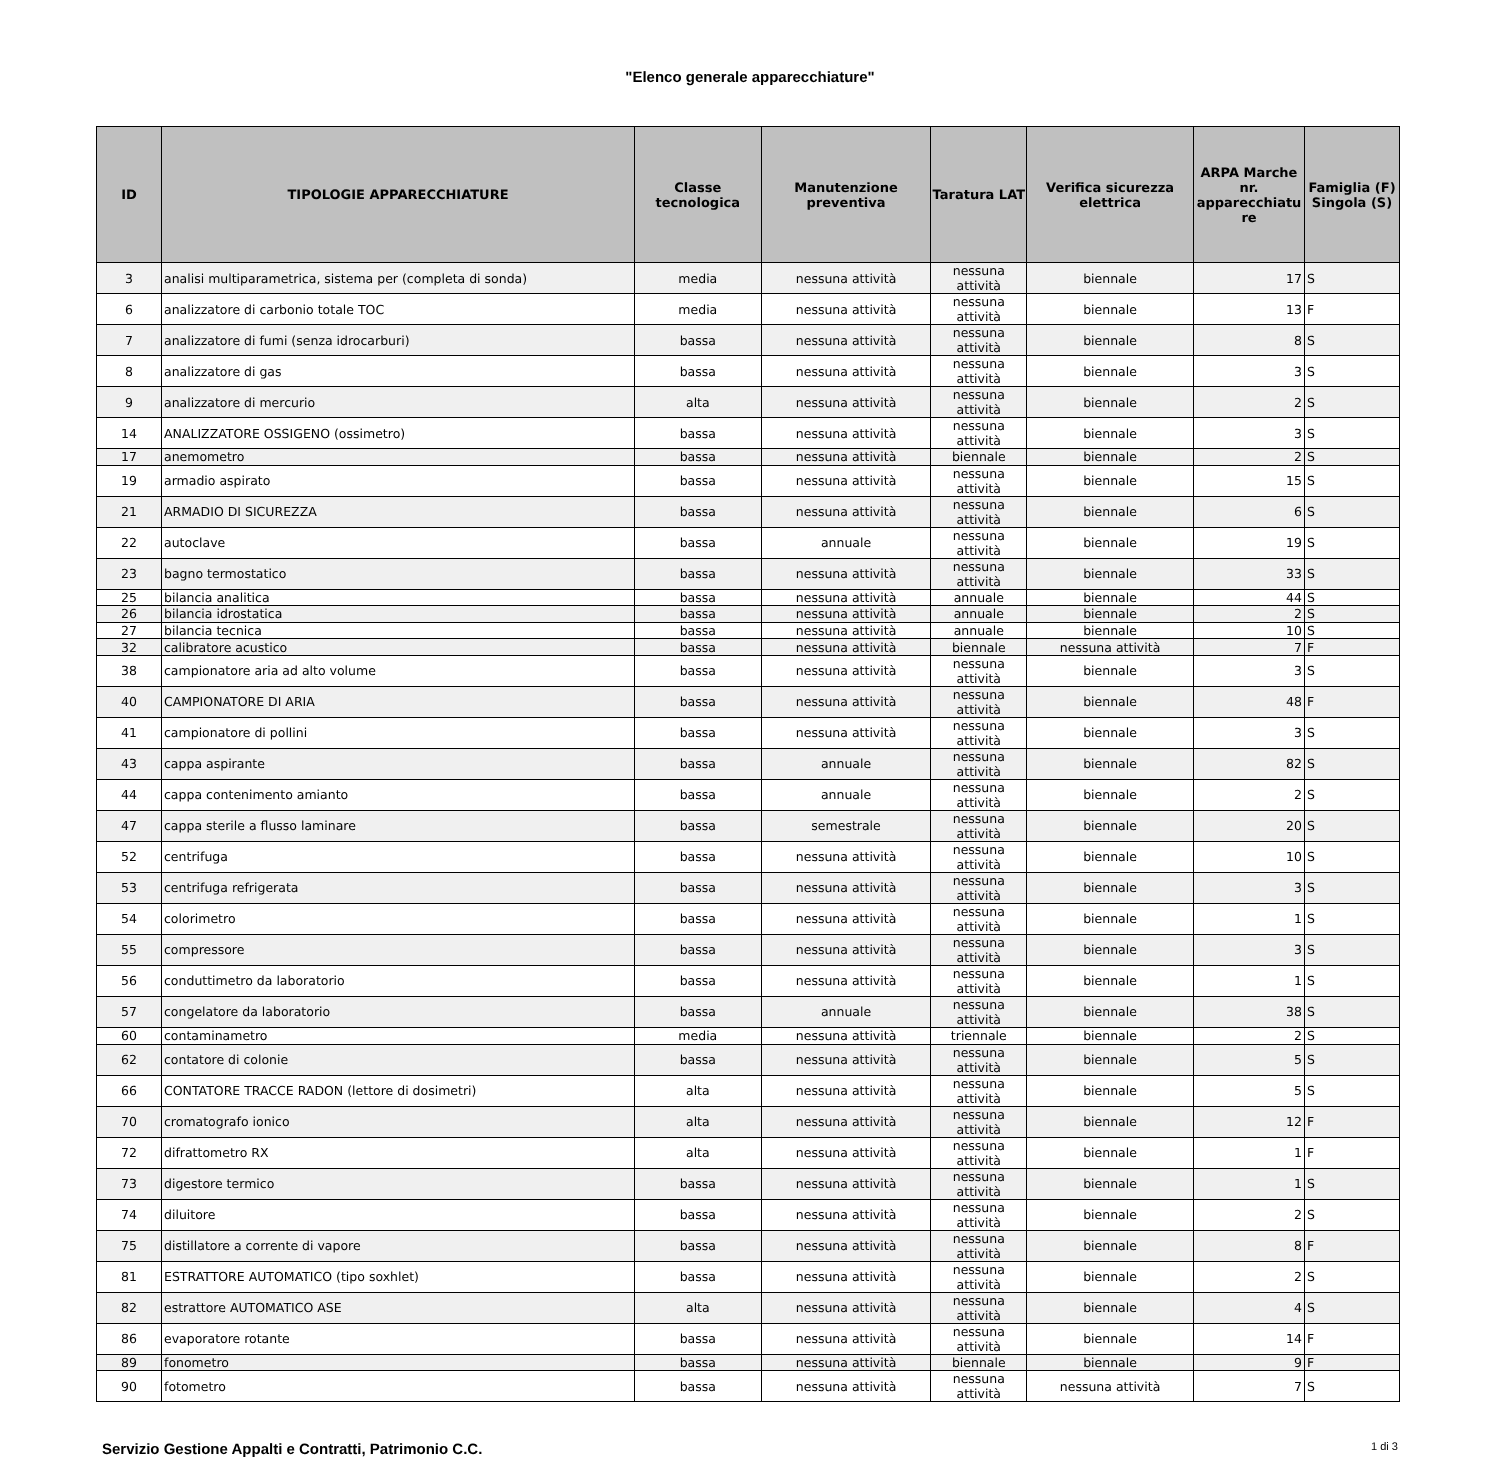"Elenco generale apparecchiature"
| ID | TIPOLOGIE APPARECCHIATURE | Classe tecnologica | Manutenzione preventiva | Taratura LAT | Verifica sicurezza elettrica | ARPA Marche nr. apparecchiatu re | Famiglia (F) Singola (S) |
| --- | --- | --- | --- | --- | --- | --- | --- |
| 3 | analisi multiparametrica, sistema per (completa di sonda) | media | nessuna attività | nessuna attività | biennale | 17 | S |
| 6 | analizzatore di carbonio totale TOC | media | nessuna attività | nessuna attività | biennale | 13 | F |
| 7 | analizzatore di fumi (senza idrocarburi) | bassa | nessuna attività | nessuna attività | biennale | 8 | S |
| 8 | analizzatore di gas | bassa | nessuna attività | nessuna attività | biennale | 3 | S |
| 9 | analizzatore di mercurio | alta | nessuna attività | nessuna attività | biennale | 2 | S |
| 14 | ANALIZZATORE OSSIGENO (ossimetro) | bassa | nessuna attività | nessuna attività | biennale | 3 | S |
| 17 | anemometro | bassa | nessuna attività | biennale | biennale | 2 | S |
| 19 | armadio aspirato | bassa | nessuna attività | nessuna attività | biennale | 15 | S |
| 21 | ARMADIO DI SICUREZZA | bassa | nessuna attività | nessuna attività | biennale | 6 | S |
| 22 | autoclave | bassa | annuale | nessuna attività | biennale | 19 | S |
| 23 | bagno termostatico | bassa | nessuna attività | nessuna attività | biennale | 33 | S |
| 25 | bilancia analitica | bassa | nessuna attività | annuale | biennale | 44 | S |
| 26 | bilancia idrostatica | bassa | nessuna attività | annuale | biennale | 2 | S |
| 27 | bilancia tecnica | bassa | nessuna attività | annuale | biennale | 10 | S |
| 32 | calibratore acustico | bassa | nessuna attività | biennale | nessuna attività | 7 | F |
| 38 | campionatore aria ad alto volume | bassa | nessuna attività | nessuna attività | biennale | 3 | S |
| 40 | CAMPIONATORE DI ARIA | bassa | nessuna attività | nessuna attività | biennale | 48 | F |
| 41 | campionatore di pollini | bassa | nessuna attività | nessuna attività | biennale | 3 | S |
| 43 | cappa aspirante | bassa | annuale | nessuna attività | biennale | 82 | S |
| 44 | cappa contenimento amianto | bassa | annuale | nessuna attività | biennale | 2 | S |
| 47 | cappa sterile a flusso laminare | bassa | semestrale | nessuna attività | biennale | 20 | S |
| 52 | centrifuga | bassa | nessuna attività | nessuna attività | biennale | 10 | S |
| 53 | centrifuga refrigerata | bassa | nessuna attività | nessuna attività | biennale | 3 | S |
| 54 | colorimetro | bassa | nessuna attività | nessuna attività | biennale | 1 | S |
| 55 | compressore | bassa | nessuna attività | nessuna attività | biennale | 3 | S |
| 56 | conduttimetro da laboratorio | bassa | nessuna attività | nessuna attività | biennale | 1 | S |
| 57 | congelatore da laboratorio | bassa | annuale | nessuna attività | biennale | 38 | S |
| 60 | contaminametro | media | nessuna attività | triennale | biennale | 2 | S |
| 62 | contatore di colonie | bassa | nessuna attività | nessuna attività | biennale | 5 | S |
| 66 | CONTATORE TRACCE RADON (lettore di dosimetri) | alta | nessuna attività | nessuna attività | biennale | 5 | S |
| 70 | cromatografo ionico | alta | nessuna attività | nessuna attività | biennale | 12 | F |
| 72 | difrattometro RX | alta | nessuna attività | nessuna attività | biennale | 1 | F |
| 73 | digestore termico | bassa | nessuna attività | nessuna attività | biennale | 1 | S |
| 74 | diluitore | bassa | nessuna attività | nessuna attività | biennale | 2 | S |
| 75 | distillatore a corrente di vapore | bassa | nessuna attività | nessuna attività | biennale | 8 | F |
| 81 | ESTRATTORE AUTOMATICO (tipo soxhlet) | bassa | nessuna attività | nessuna attività | biennale | 2 | S |
| 82 | estrattore AUTOMATICO ASE | alta | nessuna attività | nessuna attività | biennale | 4 | S |
| 86 | evaporatore rotante | bassa | nessuna attività | nessuna attività | biennale | 14 | F |
| 89 | fonometro | bassa | nessuna attività | biennale | biennale | 9 | F |
| 90 | fotometro | bassa | nessuna attività | nessuna attività | nessuna attività | 7 | S |
Servizio Gestione Appalti e Contratti, Patrimonio C.C. 1 di 3